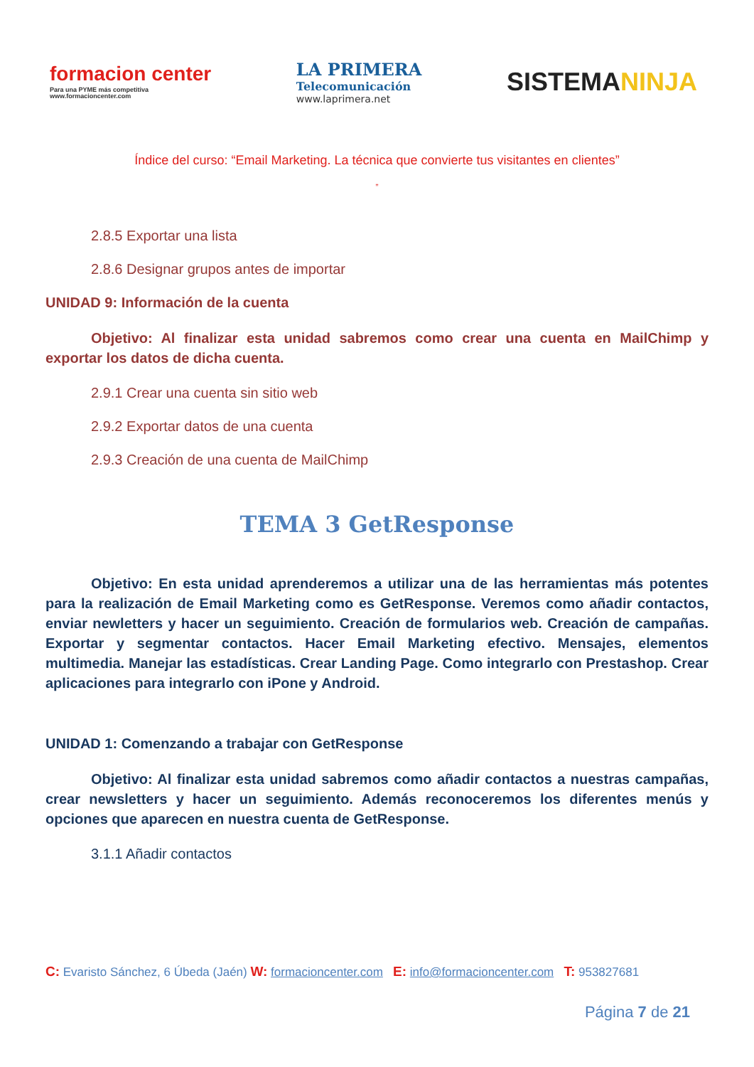formacion center
Para una PYME más competitiva
www.formacioncenter.com
LA PRIMERA
Telecomunicación
www.laprimera.net
SISTEMANINJA
Índice del curso: “Email Marketing. La técnica que convierte tus visitantes en clientes”
”
2.8.5 Exportar una lista
2.8.6 Designar grupos antes de importar
UNIDAD 9: Información de la cuenta
Objetivo: Al finalizar esta unidad sabremos como crear una cuenta en MailChimp y exportar los datos de dicha cuenta.
2.9.1 Crear una cuenta sin sitio web
2.9.2 Exportar datos de una cuenta
2.9.3 Creación de una cuenta de MailChimp
TEMA 3 GetResponse
Objetivo: En esta unidad aprenderemos a utilizar una de las herramientas más potentes para la realización de Email Marketing como es GetResponse. Veremos como añadir contactos, enviar newletters y hacer un seguimiento. Creación de formularios web. Creación de campañas. Exportar y segmentar contactos. Hacer Email Marketing efectivo. Mensajes, elementos multimedia. Manejar las estadísticas. Crear Landing Page. Como integrarlo con Prestashop. Crear aplicaciones para integrarlo con iPone y Android.
UNIDAD 1: Comenzando a trabajar con GetResponse
Objetivo: Al finalizar esta unidad sabremos como añadir contactos a nuestras campañas, crear newsletters y hacer un seguimiento. Además reconoceremos los diferentes menús y opciones que aparecen en nuestra cuenta de GetResponse.
3.1.1 Añadir contactos
C: Evaristo Sánchez, 6 Úbeda (Jaén) W: formacioncenter.com E: info@formacioncenter.com T: 953827681
Página 7 de 21